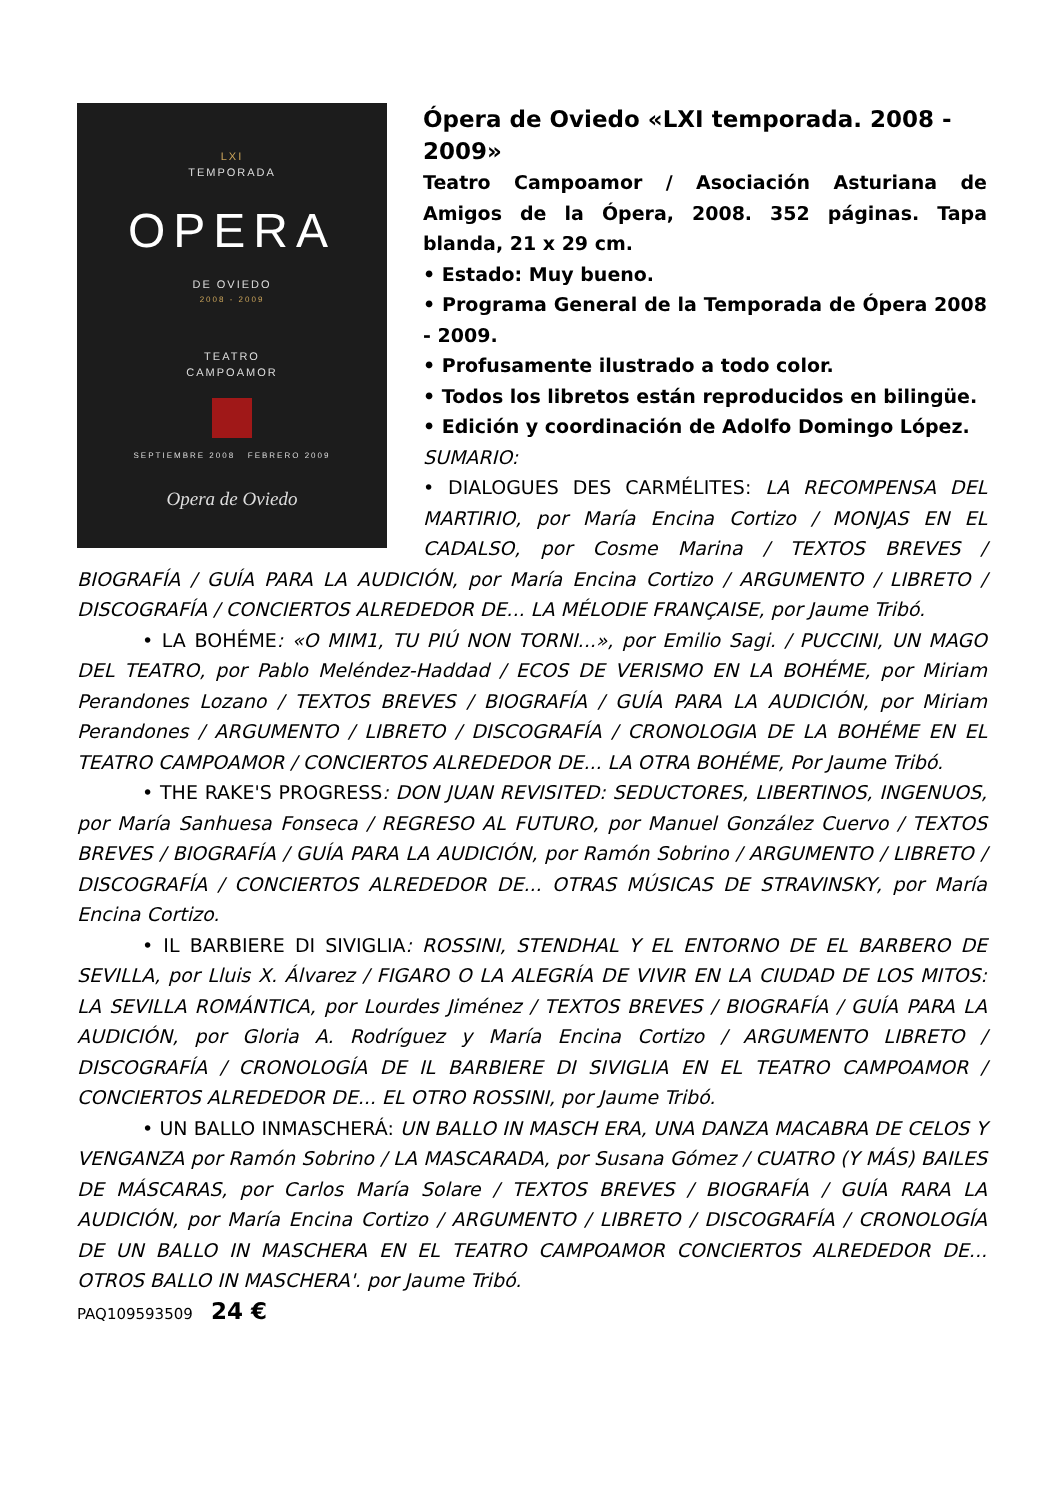LXI
TEMPORADA
OPERA
DE OVIEDO
2008 - 2009
TEATRO
CAMPOAMOR
SEPTIEMBRE 2008 FEBRERO 2009
Opera de Oviedo
Ópera de Oviedo «LXI temporada. 2008 - 2009»
Teatro Campoamor / Asociación Asturiana de Amigos de la Ópera, 2008. 352 páginas. Tapa blanda, 21 x 29 cm.
• Estado: Muy bueno.
• Programa General de la Temporada de Ópera 2008 - 2009.
• Profusamente ilustrado a todo color.
• Todos los libretos están reproducidos en bilingüe.
• Edición y coordinación de Adolfo Domingo López.
SUMARIO:
• DIALOGUES DES CARMÉLITES: LA RECOMPENSA DEL MARTIRIO, por María Encina Cortizo / MONJAS EN EL CADALSO, por Cosme Marina / TEXTOS BREVES / BIOGRAFÍA / GUÍA PARA LA AUDICIÓN, por María Encina Cortizo / ARGUMENTO / LIBRETO / DISCOGRAFÍA / CONCIERTOS ALREDEDOR DE... LA MÉLODIE FRANÇAISE, por Jaume Tribó.
• LA BOHÉME: «O MIM1, TU PIÚ NON TORNI...», por Emilio Sagi. / PUCCINI, UN MAGO DEL TEATRO, por Pablo Meléndez-Haddad / ECOS DE VERISMO EN LA BOHÉME, por Miriam Perandones Lozano / TEXTOS BREVES / BIOGRAFÍA / GUÍA PARA LA AUDICIÓN, por Miriam Perandones / ARGUMENTO / LIBRETO / DISCOGRAFÍA / CRONOLOGIA DE LA BOHÉME EN EL TEATRO CAMPOAMOR / CONCIERTOS ALREDEDOR DE... LA OTRA BOHÉME, Por Jaume Tribó.
• THE RAKE'S PROGRESS: DON JUAN REVISITED: SEDUCTORES, LIBERTINOS, INGENUOS, por María Sanhuesa Fonseca / REGRESO AL FUTURO, por Manuel González Cuervo / TEXTOS BREVES / BIOGRAFÍA / GUÍA PARA LA AUDICIÓN, por Ramón Sobrino / ARGUMENTO / LIBRETO / DISCOGRAFÍA / CONCIERTOS ALREDEDOR DE... OTRAS MÚSICAS DE STRAVINSKY, por María Encina Cortizo.
• IL BARBIERE DI SIVIGLIA: ROSSINI, STENDHAL Y EL ENTORNO DE EL BARBERO DE SEVILLA, por Lluis X. Álvarez / FIGARO O LA ALEGRÍA DE VIVIR EN LA CIUDAD DE LOS MITOS: LA SEVILLA ROMÁNTICA, por Lourdes Jiménez / TEXTOS BREVES / BIOGRAFÍA / GUÍA PARA LA AUDICIÓN, por Gloria A. Rodríguez y María Encina Cortizo / ARGUMENTO LIBRETO / DISCOGRAFÍA / CRONOLOGÍA DE IL BARBIERE DI SIVIGLIA EN EL TEATRO CAMPOAMOR / CONCIERTOS ALREDEDOR DE... EL OTRO ROSSINI, por Jaume Tribó.
• UN BALLO INMASCHERÁ: UN BALLO IN MASCH ERA, UNA DANZA MACABRA DE CELOS Y VENGANZA por Ramón Sobrino / LA MASCARADA, por Susana Gómez / CUATRO (Y MÁS) BAILES DE MÁSCARAS, por Carlos María Solare / TEXTOS BREVES / BIOGRAFÍA / GUÍA RARA LA AUDICIÓN, por María Encina Cortizo / ARGUMENTO / LIBRETO / DISCOGRAFÍA / CRONOLOGÍA DE UN BALLO IN MASCHERA EN EL TEATRO CAMPOAMOR CONCIERTOS ALREDEDOR DE... OTROS BALLO IN MASCHERA'. por Jaume Tribó.
PAQ109593509 24 €